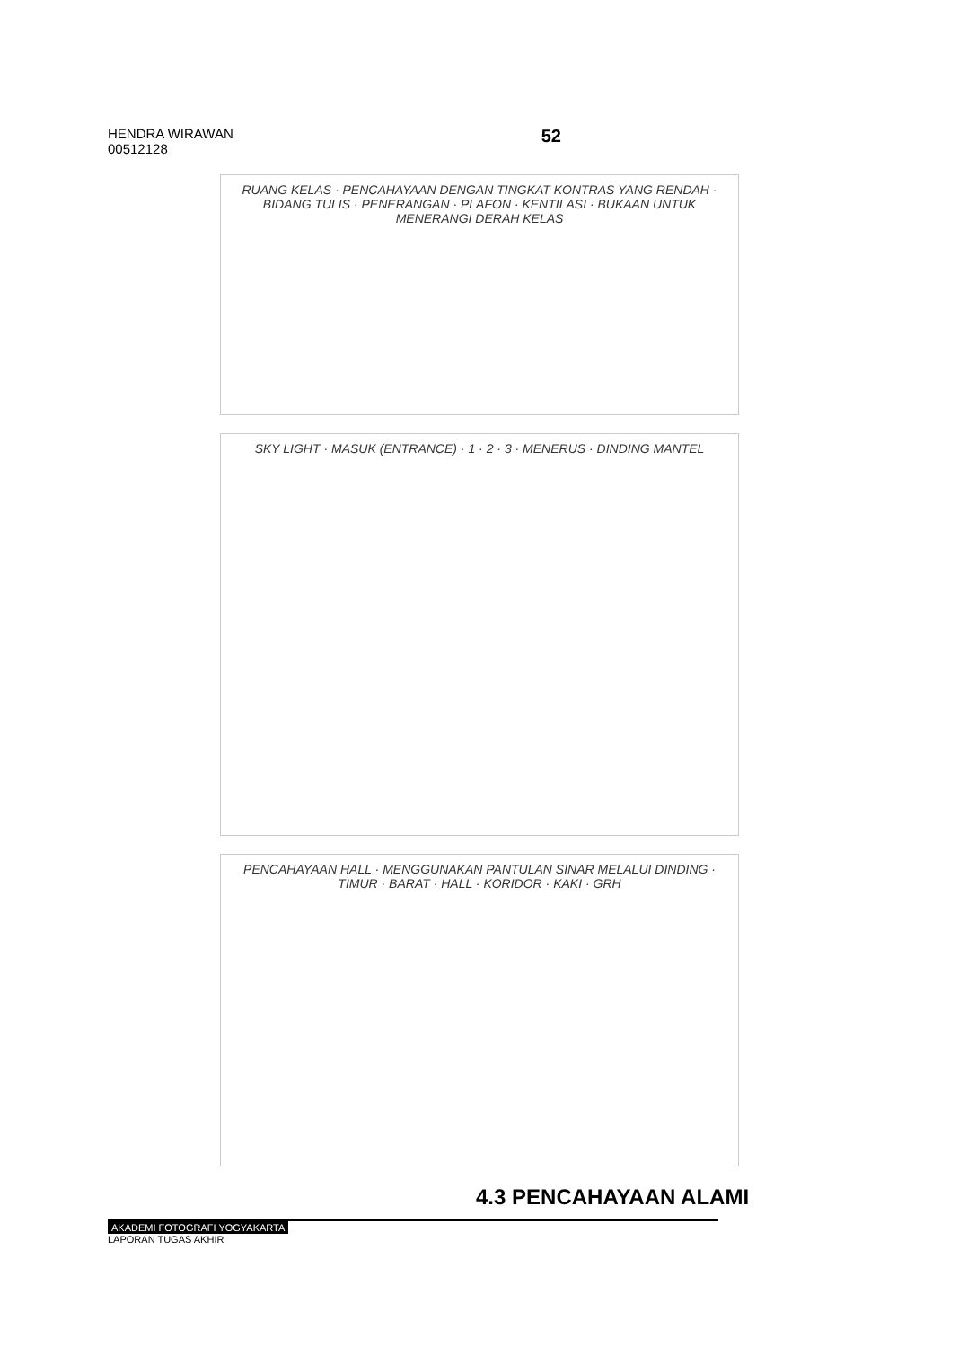HENDRA WIRAWAN
00512128
52
RUANG KELAS · PENCAHAYAAN DENGAN TINGKAT KONTRAS YANG RENDAH · BIDANG TULIS · PENERANGAN · PLAFON · KENTILASI · BUKAAN UNTUK MENERANGI DERAH KELAS
SKY LIGHT · MASUK (ENTRANCE) · 1 · 2 · 3 · MENERUS · DINDING MANTEL
PENCAHAYAAN HALL · MENGGUNAKAN PANTULAN SINAR MELALUI DINDING · TIMUR · BARAT · HALL · KORIDOR · KAKI · GRH
4.3 PENCAHAYAAN ALAMI
AKADEMI FOTOGRAFI YOGYAKARTA
LAPORAN TUGAS AKHIR